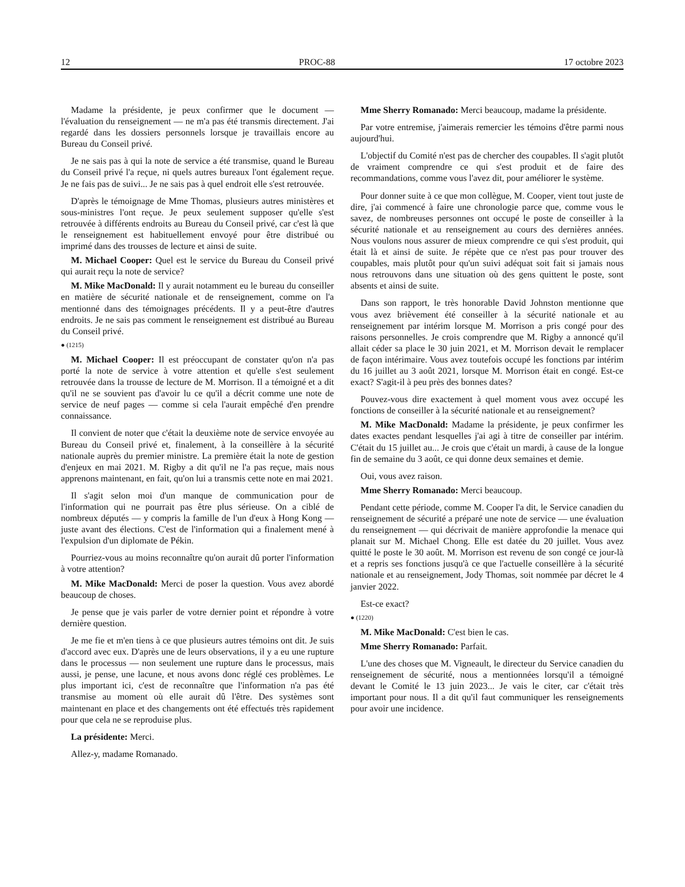12 PROC-88 17 octobre 2023
Madame la présidente, je peux confirmer que le document — l'évaluation du renseignement — ne m'a pas été transmis directement. J'ai regardé dans les dossiers personnels lorsque je travaillais encore au Bureau du Conseil privé.
Je ne sais pas à qui la note de service a été transmise, quand le Bureau du Conseil privé l'a reçue, ni quels autres bureaux l'ont également reçue. Je ne fais pas de suivi... Je ne sais pas à quel endroit elle s'est retrouvée.
D'après le témoignage de Mme Thomas, plusieurs autres ministères et sous-ministres l'ont reçue. Je peux seulement supposer qu'elle s'est retrouvée à différents endroits au Bureau du Conseil privé, car c'est là que le renseignement est habituellement envoyé pour être distribué ou imprimé dans des trousses de lecture et ainsi de suite.
M. Michael Cooper: Quel est le service du Bureau du Conseil privé qui aurait reçu la note de service?
M. Mike MacDonald: Il y aurait notamment eu le bureau du conseiller en matière de sécurité nationale et de renseignement, comme on l'a mentionné dans des témoignages précédents. Il y a peut-être d'autres endroits. Je ne sais pas comment le renseignement est distribué au Bureau du Conseil privé.
● (1215)
M. Michael Cooper: Il est préoccupant de constater qu'on n'a pas porté la note de service à votre attention et qu'elle s'est seulement retrouvée dans la trousse de lecture de M. Morrison. Il a témoigné et a dit qu'il ne se souvient pas d'avoir lu ce qu'il a décrit comme une note de service de neuf pages — comme si cela l'aurait empêché d'en prendre connaissance.
Il convient de noter que c'était la deuxième note de service envoyée au Bureau du Conseil privé et, finalement, à la conseillère à la sécurité nationale auprès du premier ministre. La première était la note de gestion d'enjeux en mai 2021. M. Rigby a dit qu'il ne l'a pas reçue, mais nous apprenons maintenant, en fait, qu'on lui a transmis cette note en mai 2021.
Il s'agit selon moi d'un manque de communication pour de l'information qui ne pourrait pas être plus sérieuse. On a ciblé de nombreux députés — y compris la famille de l'un d'eux à Hong Kong — juste avant des élections. C'est de l'information qui a finalement mené à l'expulsion d'un diplomate de Pékin.
Pourriez-vous au moins reconnaître qu'on aurait dû porter l'information à votre attention?
M. Mike MacDonald: Merci de poser la question. Vous avez abordé beaucoup de choses.
Je pense que je vais parler de votre dernier point et répondre à votre dernière question.
Je me fie et m'en tiens à ce que plusieurs autres témoins ont dit. Je suis d'accord avec eux. D'après une de leurs observations, il y a eu une rupture dans le processus — non seulement une rupture dans le processus, mais aussi, je pense, une lacune, et nous avons donc réglé ces problèmes. Le plus important ici, c'est de reconnaître que l'information n'a pas été transmise au moment où elle aurait dû l'être. Des systèmes sont maintenant en place et des changements ont été effectués très rapidement pour que cela ne se reproduise plus.
La présidente: Merci.
Allez-y, madame Romanado.
Mme Sherry Romanado: Merci beaucoup, madame la présidente.
Par votre entremise, j'aimerais remercier les témoins d'être parmi nous aujourd'hui.
L'objectif du Comité n'est pas de chercher des coupables. Il s'agit plutôt de vraiment comprendre ce qui s'est produit et de faire des recommandations, comme vous l'avez dit, pour améliorer le système.
Pour donner suite à ce que mon collègue, M. Cooper, vient tout juste de dire, j'ai commencé à faire une chronologie parce que, comme vous le savez, de nombreuses personnes ont occupé le poste de conseiller à la sécurité nationale et au renseignement au cours des dernières années. Nous voulons nous assurer de mieux comprendre ce qui s'est produit, qui était là et ainsi de suite. Je répète que ce n'est pas pour trouver des coupables, mais plutôt pour qu'un suivi adéquat soit fait si jamais nous nous retrouvons dans une situation où des gens quittent le poste, sont absents et ainsi de suite.
Dans son rapport, le très honorable David Johnston mentionne que vous avez brièvement été conseiller à la sécurité nationale et au renseignement par intérim lorsque M. Morrison a pris congé pour des raisons personnelles. Je crois comprendre que M. Rigby a annoncé qu'il allait céder sa place le 30 juin 2021, et M. Morrison devait le remplacer de façon intérimaire. Vous avez toutefois occupé les fonctions par intérim du 16 juillet au 3 août 2021, lorsque M. Morrison était en congé. Est-ce exact? S'agit-il à peu près des bonnes dates?
Pouvez-vous dire exactement à quel moment vous avez occupé les fonctions de conseiller à la sécurité nationale et au renseignement?
M. Mike MacDonald: Madame la présidente, je peux confirmer les dates exactes pendant lesquelles j'ai agi à titre de conseiller par intérim. C'était du 15 juillet au... Je crois que c'était un mardi, à cause de la longue fin de semaine du 3 août, ce qui donne deux semaines et demie.
Oui, vous avez raison.
Mme Sherry Romanado: Merci beaucoup.
Pendant cette période, comme M. Cooper l'a dit, le Service canadien du renseignement de sécurité a préparé une note de service — une évaluation du renseignement — qui décrivait de manière approfondie la menace qui planait sur M. Michael Chong. Elle est datée du 20 juillet. Vous avez quitté le poste le 30 août. M. Morrison est revenu de son congé ce jour-là et a repris ses fonctions jusqu'à ce que l'actuelle conseillère à la sécurité nationale et au renseignement, Jody Thomas, soit nommée par décret le 4 janvier 2022.
Est-ce exact?
● (1220)
M. Mike MacDonald: C'est bien le cas.
Mme Sherry Romanado: Parfait.
L'une des choses que M. Vigneault, le directeur du Service canadien du renseignement de sécurité, nous a mentionnées lorsqu'il a témoigné devant le Comité le 13 juin 2023... Je vais le citer, car c'était très important pour nous. Il a dit qu'il faut communiquer les renseignements pour avoir une incidence.